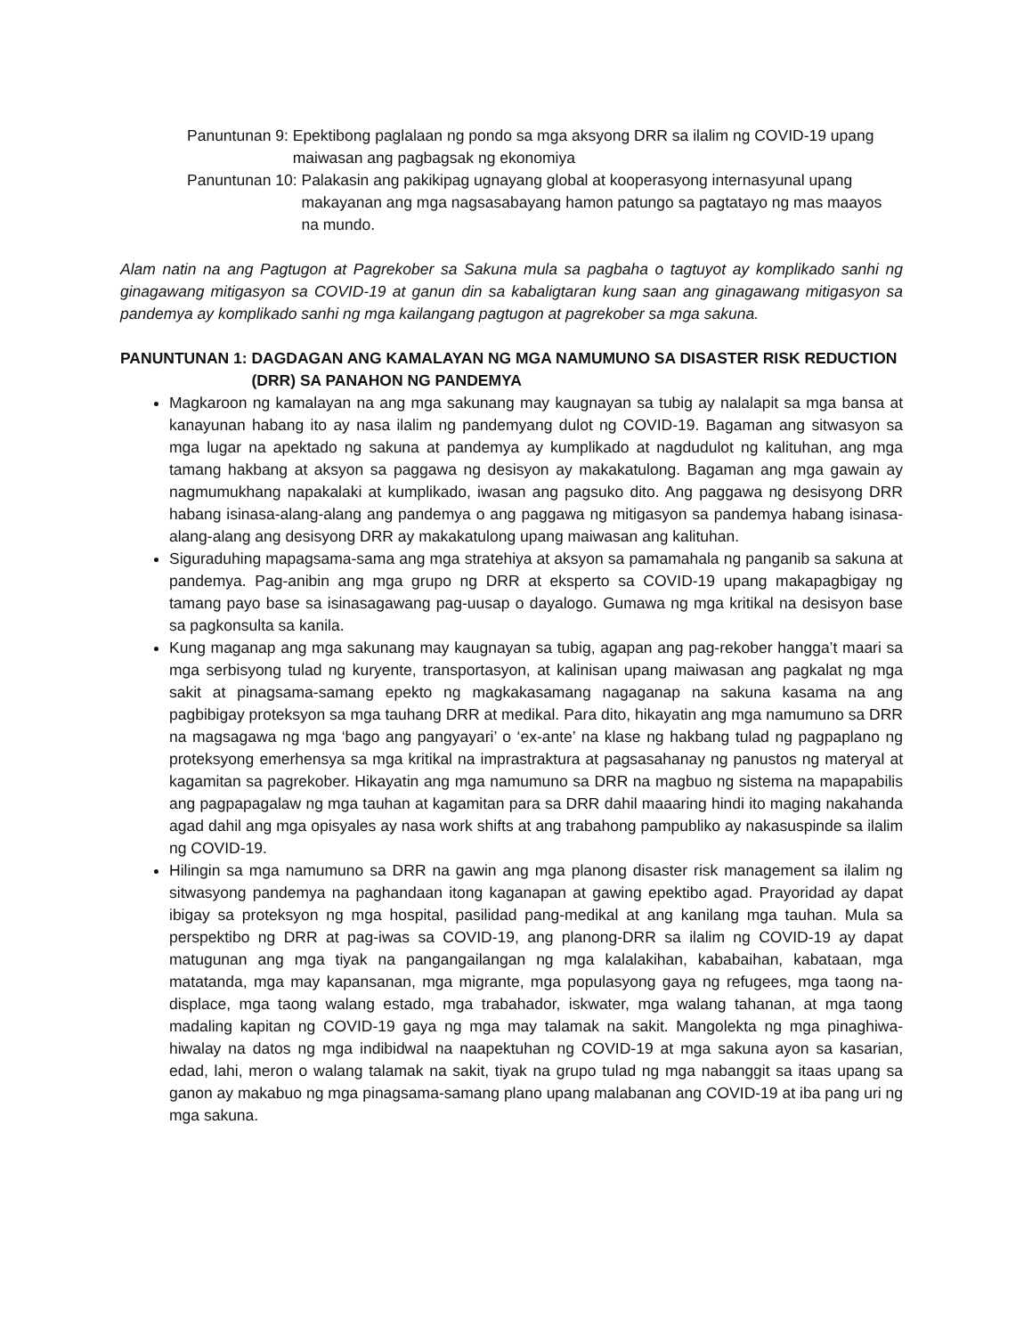Panuntunan 9: Epektibong paglalaan ng pondo sa mga aksyong DRR sa ilalim ng COVID-19 upang maiwasan ang pagbagsak ng ekonomiya
Panuntunan 10: Palakasin ang pakikipag ugnayang global at kooperasyong internasyunal upang makayanan ang mga nagsasabayang hamon patungo sa pagtatayo ng mas maayos na mundo.
Alam natin na ang Pagtugon at Pagrekober sa Sakuna mula sa pagbaha o tagtuyot ay komplikado sanhi ng ginagawang mitigasyon sa COVID-19 at ganun din sa kabaligtaran kung saan ang ginagawang mitigasyon sa pandemya ay komplikado sanhi ng mga kailangang pagtugon at pagrekober sa mga sakuna.
PANUNTUNAN 1: DAGDAGAN ANG KAMALAYAN NG MGA NAMUMUNO SA DISASTER RISK REDUCTION (DRR) SA PANAHON NG PANDEMYA
Magkaroon ng kamalayan na ang mga sakunang may kaugnayan sa tubig ay nalalapit sa mga bansa at kanayunan habang ito ay nasa ilalim ng pandemyang dulot ng COVID-19. Bagaman ang sitwasyon sa mga lugar na apektado ng sakuna at pandemya ay kumplikado at nagdudulot ng kalituhan, ang mga tamang hakbang at aksyon sa paggawa ng desisyon ay makakatulong. Bagaman ang mga gawain ay nagmumukhang napakalaki at kumplikado, iwasan ang pagsuko dito. Ang paggawa ng desisyong DRR habang isinasa-alang-alang ang pandemya o ang paggawa ng mitigasyon sa pandemya habang isinasa-alang-alang ang desisyong DRR ay makakatulong upang maiwasan ang kalituhan.
Siguraduhing mapagsama-sama ang mga stratehiya at aksyon sa pamamahala ng panganib sa sakuna at pandemya. Pag-anibin ang mga grupo ng DRR at eksperto sa COVID-19 upang makapagbigay ng tamang payo base sa isinasagawang pag-uusap o dayalogo. Gumawa ng mga kritikal na desisyon base sa pagkonsulta sa kanila.
Kung maganap ang mga sakunang may kaugnayan sa tubig, agapan ang pag-rekober hangga’t maari sa mga serbisyong tulad ng kuryente, transportasyon, at kalinisan upang maiwasan ang pagkalat ng mga sakit at pinagsama-samang epekto ng magkakasamang nagaganap na sakuna kasama na ang pagbibigay proteksyon sa mga tauhang DRR at medikal. Para dito, hikayatin ang mga namumuno sa DRR na magsagawa ng mga ‘bago ang pangyayari’ o ‘ex-ante’ na klase ng hakbang tulad ng pagpaplano ng proteksyong emerhensya sa mga kritikal na imprastraktura at pagsasahanay ng panustos ng materyal at kagamitan sa pagrekober. Hikayatin ang mga namumuno sa DRR na magbuo ng sistema na mapapabilis ang pagpapagalaw ng mga tauhan at kagamitan para sa DRR dahil maaaring hindi ito maging nakahanda agad dahil ang mga opisyales ay nasa work shifts at ang trabahong pampubliko ay nakasuspinde sa ilalim ng COVID-19.
Hilingin sa mga namumuno sa DRR na gawin ang mga planong disaster risk management sa ilalim ng sitwasyong pandemya na paghandaan itong kaganapan at gawing epektibo agad. Prayoridad ay dapat ibigay sa proteksyon ng mga hospital, pasilidad pang-medikal at ang kanilang mga tauhan. Mula sa perspektibo ng DRR at pag-iwas sa COVID-19, ang planong-DRR sa ilalim ng COVID-19 ay dapat matugunan ang mga tiyak na pangangailangan ng mga kalalakihan, kababaihan, kabataan, mga matatanda, mga may kapansanan, mga migrante, mga populasyong gaya ng refugees, mga taong na-displace, mga taong walang estado, mga trabahador, iskwater, mga walang tahanan, at mga taong madaling kapitan ng COVID-19 gaya ng mga may talamak na sakit. Mangolekta ng mga pinaghiwa-hiwalay na datos ng mga indibidwal na naapektuhan ng COVID-19 at mga sakuna ayon sa kasarian, edad, lahi, meron o walang talamak na sakit, tiyak na grupo tulad ng mga nabanggit sa itaas upang sa ganon ay makabuo ng mga pinagsama-samang plano upang malabanan ang COVID-19 at iba pang uri ng mga sakuna.